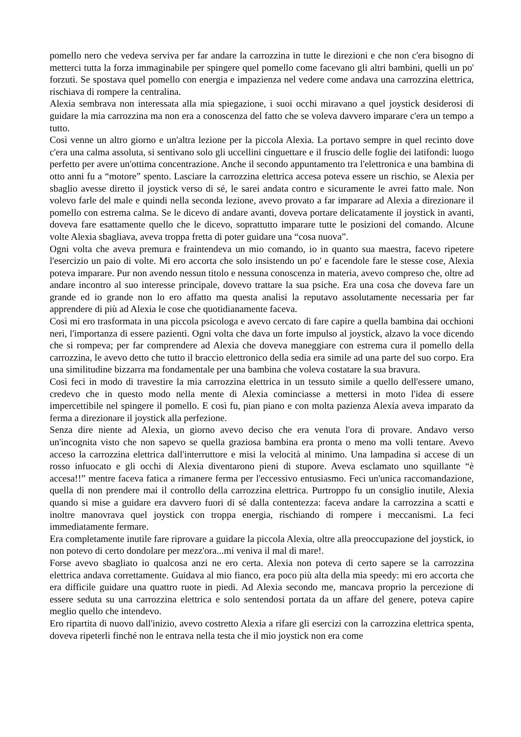pomello nero che vedeva serviva per far andare la carrozzina in tutte le direzioni e che non c'era bisogno di metterci tutta la forza immaginabile per spingere quel pomello come facevano gli altri bambini, quelli un po' forzuti. Se spostava quel pomello con energia e impazienza nel vedere come andava una carrozzina elettrica, rischiava di rompere la centralina.
Alexia sembrava non interessata alla mia spiegazione, i suoi occhi miravano a quel joystick desiderosi di guidare la mia carrozzina ma non era a conoscenza del fatto che se voleva davvero imparare c'era un tempo a tutto.
Così venne un altro giorno e un'altra lezione per la piccola Alexia. La portavo sempre in quel recinto dove c'era una calma assoluta, si sentivano solo gli uccellini cinguettare e il fruscio delle foglie dei latifondi: luogo perfetto per avere un'ottima concentrazione. Anche il secondo appuntamento tra l'elettronica e una bambina di otto anni fu a “motore” spento. Lasciare la carrozzina elettrica accesa poteva essere un rischio, se Alexia per sbaglio avesse diretto il joystick verso di sé, le sarei andata contro e sicuramente le avrei fatto male. Non volevo farle del male e quindi nella seconda lezione, avevo provato a far imparare ad Alexia a direzionare il pomello con estrema calma. Se le dicevo di andare avanti, doveva portare delicatamente il joystick in avanti, doveva fare esattamente quello che le dicevo, soprattutto imparare tutte le posizioni del comando. Alcune volte Alexia sbagliava, aveva troppa fretta di poter guidare una “cosa nuova”.
Ogni volta che aveva premura e fraintendeva un mio comando, io in quanto sua maestra, facevo ripetere l'esercizio un paio di volte. Mi ero accorta che solo insistendo un po' e facendole fare le stesse cose, Alexia poteva imparare. Pur non avendo nessun titolo e nessuna conoscenza in materia, avevo compreso che, oltre ad andare incontro al suo interesse principale, dovevo trattare la sua psiche. Era una cosa che doveva fare un grande ed io grande non lo ero affatto ma questa analisi la reputavo assolutamente necessaria per far apprendere di più ad Alexia le cose che quotidianamente faceva.
Così mi ero trasformata in una piccola psicologa e avevo cercato di fare capire a quella bambina dai occhioni neri, l'importanza di essere pazienti. Ogni volta che dava un forte impulso al joystick, alzavo la voce dicendo che si rompeva; per far comprendere ad Alexia che doveva maneggiare con estrema cura il pomello della carrozzina, le avevo detto che tutto il braccio elettronico della sedia era simile ad una parte del suo corpo. Era una similitudine bizzarra ma fondamentale per una bambina che voleva costatare la sua bravura.
Così feci in modo di travestire la mia carrozzina elettrica in un tessuto simile a quello dell'essere umano, credevo che in questo modo nella mente di Alexia cominciasse a mettersi in moto l'idea di essere impercettibile nel spingere il pomello. E così fu, pian piano e con molta pazienza Alexia aveva imparato da ferma a direzionare il joystick alla perfezione.
Senza dire niente ad Alexia, un giorno avevo deciso che era venuta l'ora di provare. Andavo verso un'incognita visto che non sapevo se quella graziosa bambina era pronta o meno ma volli tentare. Avevo acceso la carrozzina elettrica dall'interruttore e misi la velocità al minimo. Una lampadina si accese di un rosso infuocato e gli occhi di Alexia diventarono pieni di stupore. Aveva esclamato uno squillante “è accesa!!” mentre faceva fatica a rimanere ferma per l'eccessivo entusiasmo. Feci un'unica raccomandazione, quella di non prendere mai il controllo della carrozzina elettrica. Purtroppo fu un consiglio inutile, Alexia quando si mise a guidare era davvero fuori di sé dalla contentezza: faceva andare la carrozzina a scatti e inoltre manovrava quel joystick con troppa energia, rischiando di rompere i meccanismi. La feci immediatamente fermare.
Era completamente inutile fare riprovare a guidare la piccola Alexia, oltre alla preoccupazione del joystick, io non potevo di certo dondolare per mezz'ora...mi veniva il mal di mare!.
Forse avevo sbagliato io qualcosa anzi ne ero certa. Alexia non poteva di certo sapere se la carrozzina elettrica andava correttamente. Guidava al mio fianco, era poco più alta della mia speedy: mi ero accorta che era difficile guidare una quattro ruote in piedi. Ad Alexia secondo me, mancava proprio la percezione di essere seduta su una carrozzina elettrica e solo sentendosi portata da un affare del genere, poteva capire meglio quello che intendevo.
Ero ripartita di nuovo dall'inizio, avevo costretto Alexia a rifare gli esercizi con la carrozzina elettrica spenta, doveva ripeterli finché non le entrava nella testa che il mio joystick non era come